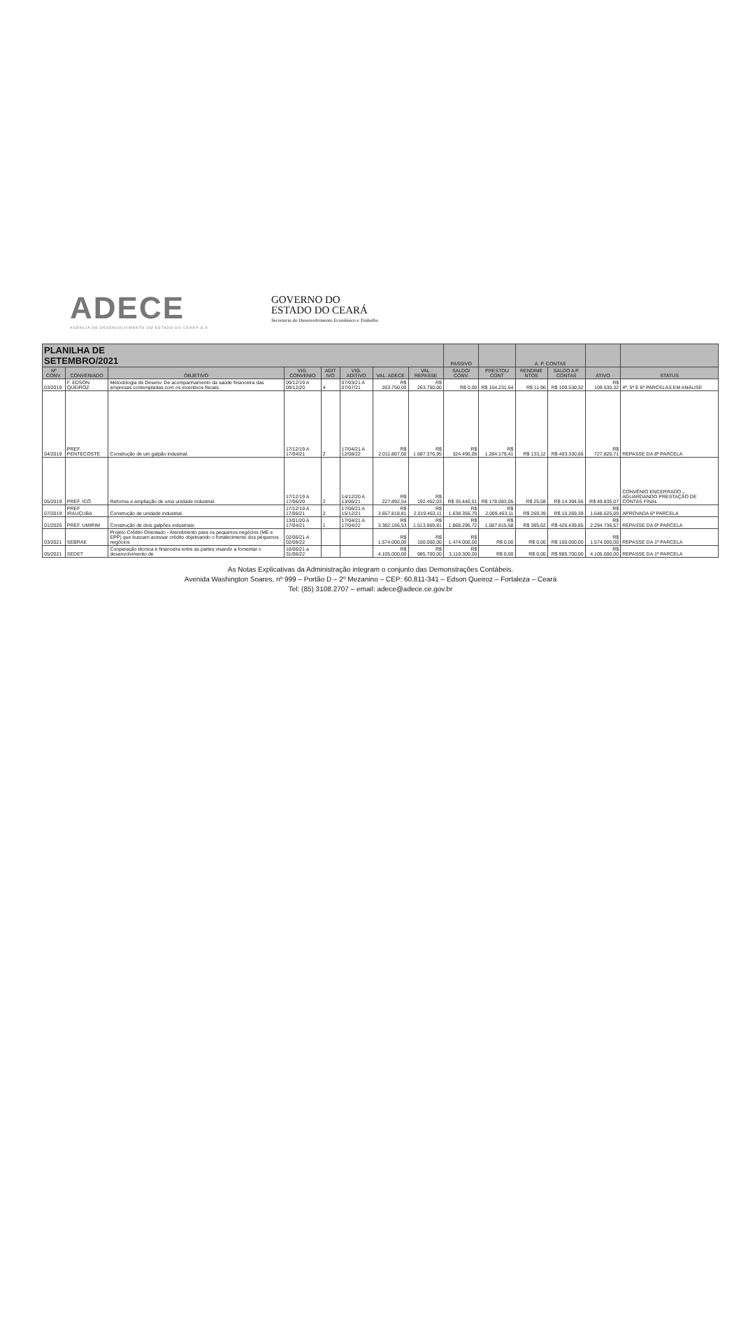ADECE
AGÊNCIA DE DESENVOLVIMENTO DO ESTADO DO CEARÁ S.A
GOVERNO DO
ESTADO DO CEARÁ
Secretaria do Desenvolvimento Econômico e Trabalho
| PLANILHA DE SETEMBRO/2021 | | | | | | | | PASSIVO | | A. P. CONTAS | | | |
| --- | --- | --- | --- | --- | --- | --- | --- | --- | --- | --- | --- | --- | --- |
| Nº CONV. | CONVENIADO | OBJETIVO | VIG. CONVENIO | ADIT IVO | VIG. ADITIVO | VAL. ADECE | VAL. REPASSE | SALDO/ CONV. | PRESTOU CONT | RENDIME NTOS | SALDO A P. CONTAS | ATIVO | STATUS |
| 03/2019 | F. EDSON QUEIROZ | Metodologia de Desenv. De acompanhamento da saúde financeira das empresas contempladas com os incentivos fiscais. | 09/12/19 A 09/12/20 | 4 | 07/03/21 A 07/07/21 | R$ 263.750,00 | R$ 263.750,00 | R$ 0,00 | R$ 154.231,64 | R$ 11,96 | R$ 109.530,32 | R$ 109.530,32 | 4ª, 5ª E 6ª PARCELAS EM ANÁLISE |
| 04/2019 | PREF. PENTECOSTE | Construção de um galpão industrial. | 17/12/19 A 17/04/21 | 2 | 17/04/21 A 12/08/22 | R$ 2.011.867,00 | R$ 1.687.376,95 | R$ 324.490,05 | R$ 1.284.179,41 | R$ 133,12 | R$ 403.330,66 | R$ 727.820,71 | REPASSE DA 8ª PARCELA |
| 05/2019 | PREF. ICÓ | Reforma e ampliação de uma unidade industrial. | 17/12/19 A 17/06/20 | 2 | 14/12/20 A 13/06/21 | R$ 227.892,54 | R$ 192.452,03 | R$ 35.440,51 | R$ 178.083,05 | R$ 25,58 | R$ 14.394,56 | R$ 49.835,07 | CONVÊNIO ENCERRADO – AGUARDANDO PRESTAÇÃO DE CONTAS FINAL |
| 07/2019 | PREF IRAUÇUBA | Construção de unidade industrial. | 17/12/19 A 17/06/21 | 2 | 17/06/21 A 15/12/21 | R$ 3.657.818,81 | R$ 2.019.463,11 | R$ 1.638.355,70 | R$ 2.009.463,11 | R$ 269,39 | R$ 10.269,39 | R$ 1.648.625,09 | APROVADA 6ª PARCELA |
| 01/2020 | PREF. UMIRIM | Construção de dois galpões industriais | 13/01/20 A 17/04/21 | 1 | 17/04/21 A 17/04/22 | R$ 3.382.166,53 | R$ 1.513.869,81 | R$ 1.868.296,72 | R$ 1.087.815,58 | R$ 385,62 | R$ 426.439,85 | R$ 2.294.736,57 | REPASSE DA 6ª PARCELA |
| 03/2021 | SEBRAE | Projeto Crédito Orientado - Atendimento para os pequenos negócios (ME e EPP) que buscam acessar crédito objetivando o fortalecimento dos pequenos negócios | 02/06/21 A 02/08/22 | | | R$ 1.574.000,00 | R$ 100.000,00 | R$ 1.474.000,00 | R$ 0,00 | R$ 0,00 | R$ 100.000,00 | R$ 1.574.000,00 | REPASSE DA 1ª PARCELA |
| 05/2021 | SEDET | Cooperação técnica e financeira entre as partes visando a fomentar o desenvolvimento de | 10/06/21 a 31/06/22 | | | R$ 4.105.000,00 | R$ 985.700,00 | R$ 3.119.300,00 | R$ 0,00 | R$ 0,00 | R$ 985.700,00 | R$ 4.105.000,00 | REPASSE DA 1ª PARCELA |
As Notas Explicativas da Administração integram o conjunto das Demonstrações Contábeis.
Avenida Washington Soares, nº 999 – Portão D – 2º Mezanino – CEP: 60.811-341 – Edson Queiroz – Fortaleza – Ceará
Tel: (85) 3108.2707 – email: adece@adece.ce.gov.br